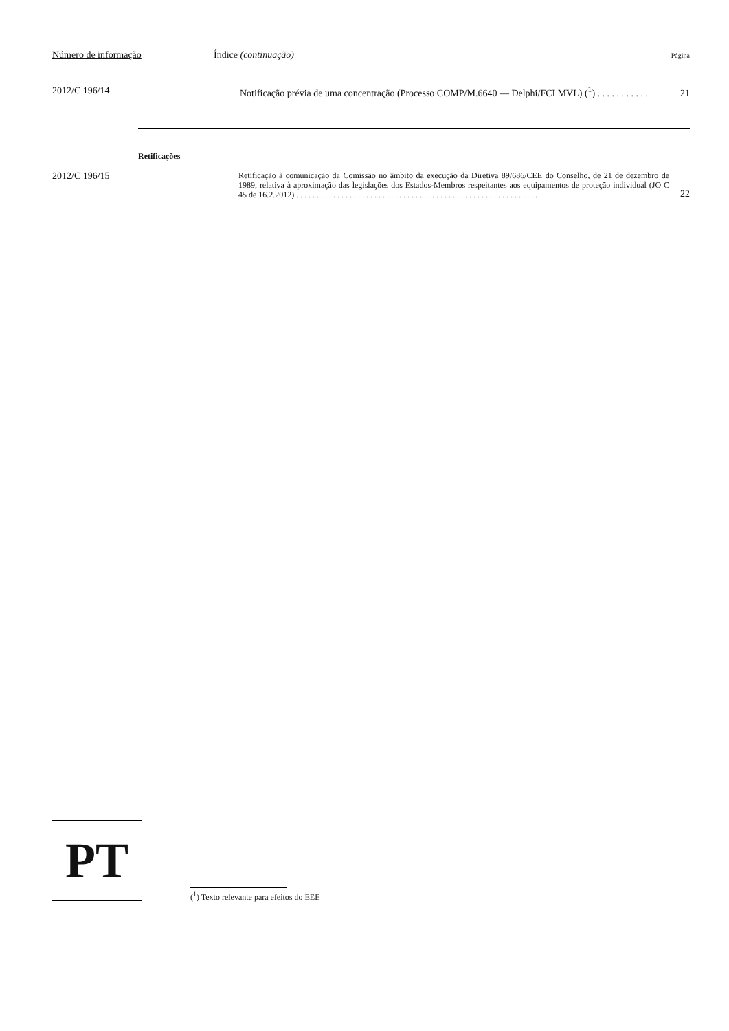Número de informação Índice (continuação) Página
2012/C 196/14 Notificação prévia de uma concentração (Processo COMP/M.6640 — Delphi/FCI MVL) (<sup>1</sup>) . . . . . . . . . . . 21
Retificações
2012/C 196/15 Retificação à comunicação da Comissão no âmbito da execução da Diretiva 89/686/CEE do Conselho, de 21 de dezembro de 1989, relativa à aproximação das legislações dos Estados-Membros respeitantes aos equipamentos de proteção individual (JO C 45 de 16.2.2012) . . . . . . . . . . . . . . . . . . . . . . . . . . . . . . . . . . . . . . . . . . . . . . . . . . . . . . . . . . . 22
PT
(<sup>1</sup>) Texto relevante para efeitos do EEE